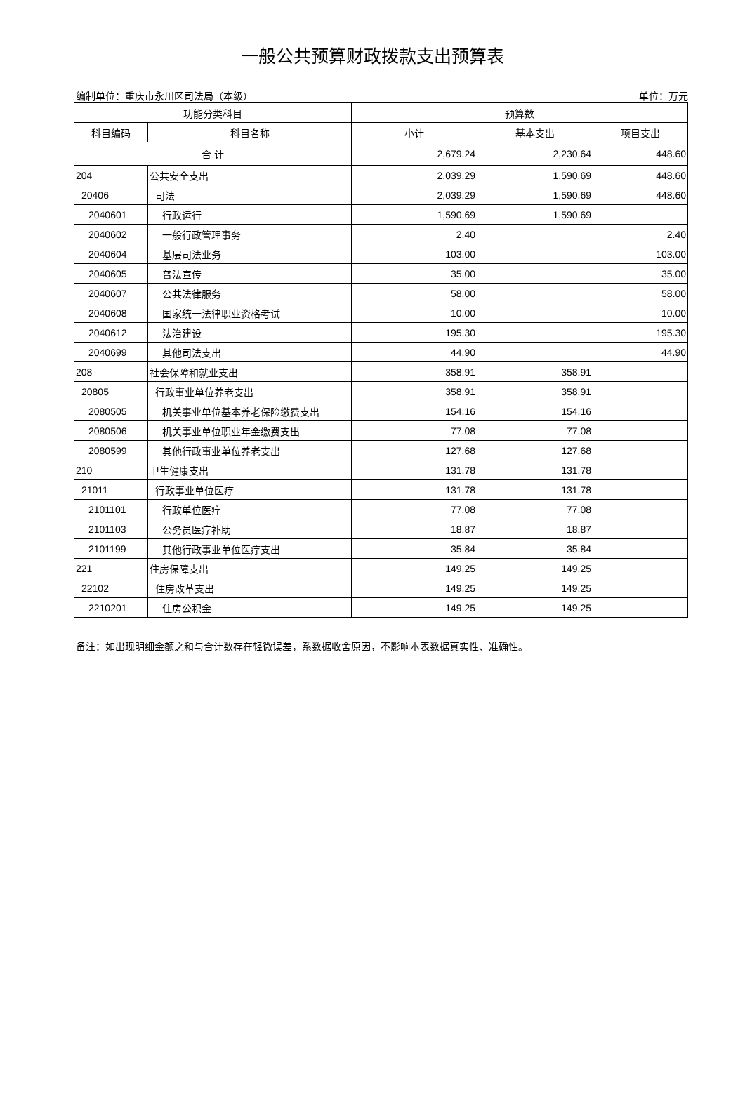一般公共预算财政拨款支出预算表
编制单位：重庆市永川区司法局（本级） 单位：万元
| 功能分类科目 | | 预算数 | | |
| --- | --- | --- | --- | --- |
| 科目编码 | 科目名称 | 小计 | 基本支出 | 项目支出 |
| 合 计 | | 2,679.24 | 2,230.64 | 448.60 |
| 204 | 公共安全支出 | 2,039.29 | 1,590.69 | 448.60 |
| 20406 | 司法 | 2,039.29 | 1,590.69 | 448.60 |
| 2040601 | 行政运行 | 1,590.69 | 1,590.69 | |
| 2040602 | 一般行政管理事务 | 2.40 | | 2.40 |
| 2040604 | 基层司法业务 | 103.00 | | 103.00 |
| 2040605 | 普法宣传 | 35.00 | | 35.00 |
| 2040607 | 公共法律服务 | 58.00 | | 58.00 |
| 2040608 | 国家统一法律职业资格考试 | 10.00 | | 10.00 |
| 2040612 | 法治建设 | 195.30 | | 195.30 |
| 2040699 | 其他司法支出 | 44.90 | | 44.90 |
| 208 | 社会保障和就业支出 | 358.91 | 358.91 | |
| 20805 | 行政事业单位养老支出 | 358.91 | 358.91 | |
| 2080505 | 机关事业单位基本养老保险缴费支出 | 154.16 | 154.16 | |
| 2080506 | 机关事业单位职业年金缴费支出 | 77.08 | 77.08 | |
| 2080599 | 其他行政事业单位养老支出 | 127.68 | 127.68 | |
| 210 | 卫生健康支出 | 131.78 | 131.78 | |
| 21011 | 行政事业单位医疗 | 131.78 | 131.78 | |
| 2101101 | 行政单位医疗 | 77.08 | 77.08 | |
| 2101103 | 公务员医疗补助 | 18.87 | 18.87 | |
| 2101199 | 其他行政事业单位医疗支出 | 35.84 | 35.84 | |
| 221 | 住房保障支出 | 149.25 | 149.25 | |
| 22102 | 住房改革支出 | 149.25 | 149.25 | |
| 2210201 | 住房公积金 | 149.25 | 149.25 | |
备注：如出现明细金额之和与合计数存在轻微误差，系数据收舍原因，不影响本表数据真实性、准确性。